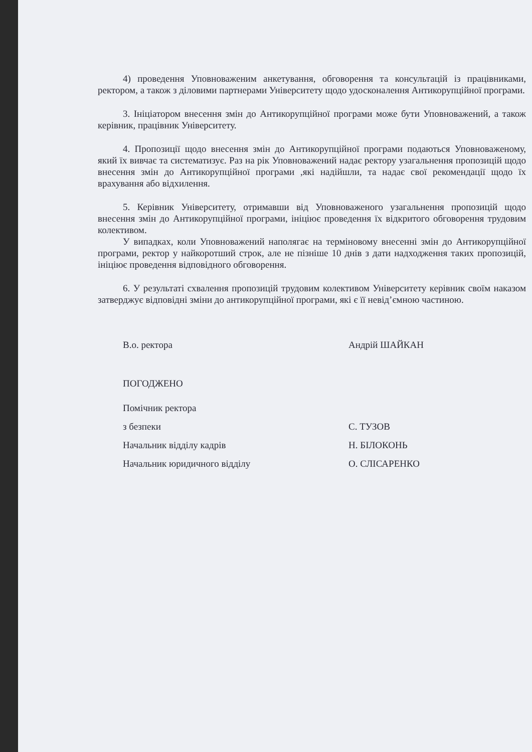4) проведення Уповноваженим анкетування, обговорення та консультацій із працівниками, ректором, а також з діловими партнерами Університету щодо удосконалення Антикорупційної програми.
3. Ініціатором внесення змін до Антикорупційної програми може бути Уповноважений, а також керівник, працівник Університету.
4. Пропозиції щодо внесення змін до Антикорупційної програми подаються Уповноваженому, який їх вивчає та систематизує. Раз на рік Уповноважений надає ректору узагальнення пропозицій щодо внесення змін до Антикорупційної програми ,які надійшли, та надає свої рекомендації щодо їх врахування або відхилення.
5. Керівник Університету, отримавши від Уповноваженого узагальнення пропозицій щодо внесення змін до Антикорупційної програми, ініціює проведення їх відкритого обговорення трудовим колективом.
У випадках, коли Уповноважений наполягає на терміновому внесенні змін до Антикорупційної програми, ректор у найкоротший строк, але не пізніше 10 днів з дати надходження таких пропозицій, ініціює проведення відповідного обговорення.
6. У результаті схвалення пропозицій трудовим колективом Університету керівник своїм наказом затверджує відповідні зміни до антикорупційної програми, які є її невід’ємною частиною.
В.о. ректора Андрій ШАЙКАН
ПОГОДЖЕНО
Помічник ректора
з безпеки С. ТУЗОВ
Начальник відділу кадрів Н. БІЛОКОНЬ
Начальник юридичного відділу О. СЛІСАРЕНКО